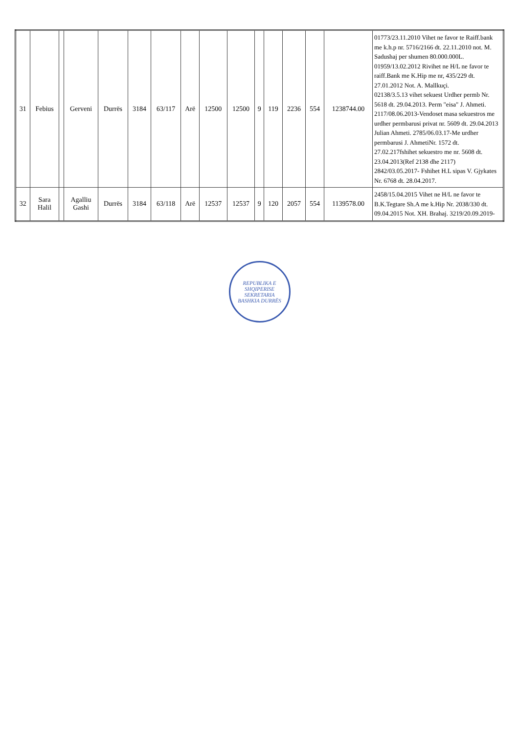| 31 | Febius | | Gerveni | Durrës | 3184 | 63/117 | Arë | 12500 | 12500 | 9 | 119 | 2236 | 554 | 1238744.00 | 01773/23.11.2010 Vihet ne favor te Raiff.bank me k.h.p nr. 5716/2166 dt. 22.11.2010 not. M. Sadushaj per shumen 80.000.000L. 01959/13.02.2012 Rivihet ne H/L ne favor te raiff.Bank me K.Hip me nr, 435/229 dt. 27.01.2012 Not. A. Mallkuçi. 02138/3.5.13 vihet sekuest Urdher permb Nr. 5618 dt. 29.04.2013. Perm "eisa" J. Ahmeti. 2117/08.06.2013-Vendoset masa sekuestros me urdher permbarusi privat nr. 5609 dt. 29.04.2013 Julian Ahmeti. 2785/06.03.17-Me urdher permbarusi J. AhmetiNr. 1572 dt. 27.02.217fshihet sekuestro me nr. 5608 dt. 23.04.2013(Ref 2138 dhe 2117) 2842/03.05.2017- Fshihet H.L sipas V. Gjykates Nr. 6768 dt. 28.04.2017. |
| 32 | Sara Halil | | Agalliu Gashi | Durrës | 3184 | 63/118 | Arë | 12537 | 12537 | 9 | 120 | 2057 | 554 | 1139578.00 | 2458/15.04.2015 Vihet ne H/L ne favor te B.K.Tegtare Sh.A me k.Hip Nr. 2038/330 dt. 09.04.2015 Not. XH. Brahaj. 3219/20.09.2019- |
REPUBLIKA E SHQIPERISE
SEKRETARIA
BASHKIA DURRËS